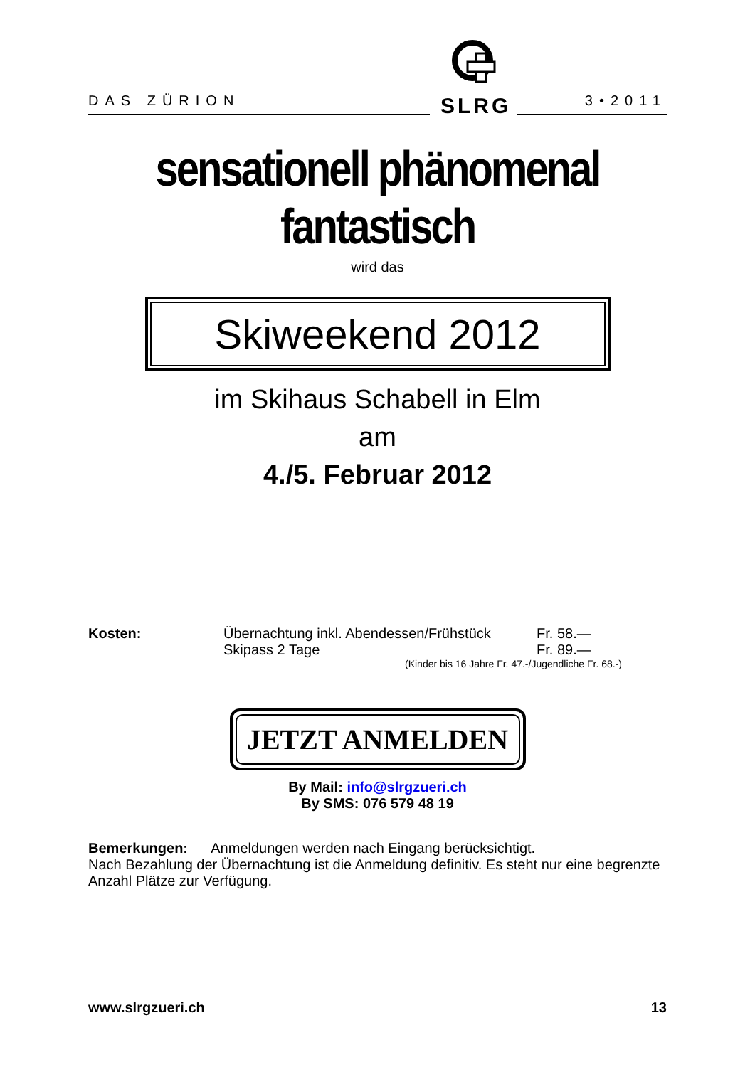DAS ZÜRION
SLRG
3•2011
sensationell phänomenal fantastisch
wird das
Skiweekend 2012
im Skihaus Schabell in Elm
am
4./5. Februar 2012
Kosten:
Übernachtung inkl. Abendessen/Frühstück
Fr. 58.—
Skipass 2 Tage
Fr. 89.—
(Kinder bis 16 Jahre Fr. 47.-/Jugendliche Fr. 68.-)
JETZT ANMELDEN
By Mail: info@slrgzueri.ch
By SMS: 076 579 48 19
Bemerkungen: Anmeldungen werden nach Eingang berücksichtigt.
Nach Bezahlung der Übernachtung ist die Anmeldung definitiv. Es steht nur eine begrenzte Anzahl Plätze zur Verfügung.
www.slrgzueri.ch 13